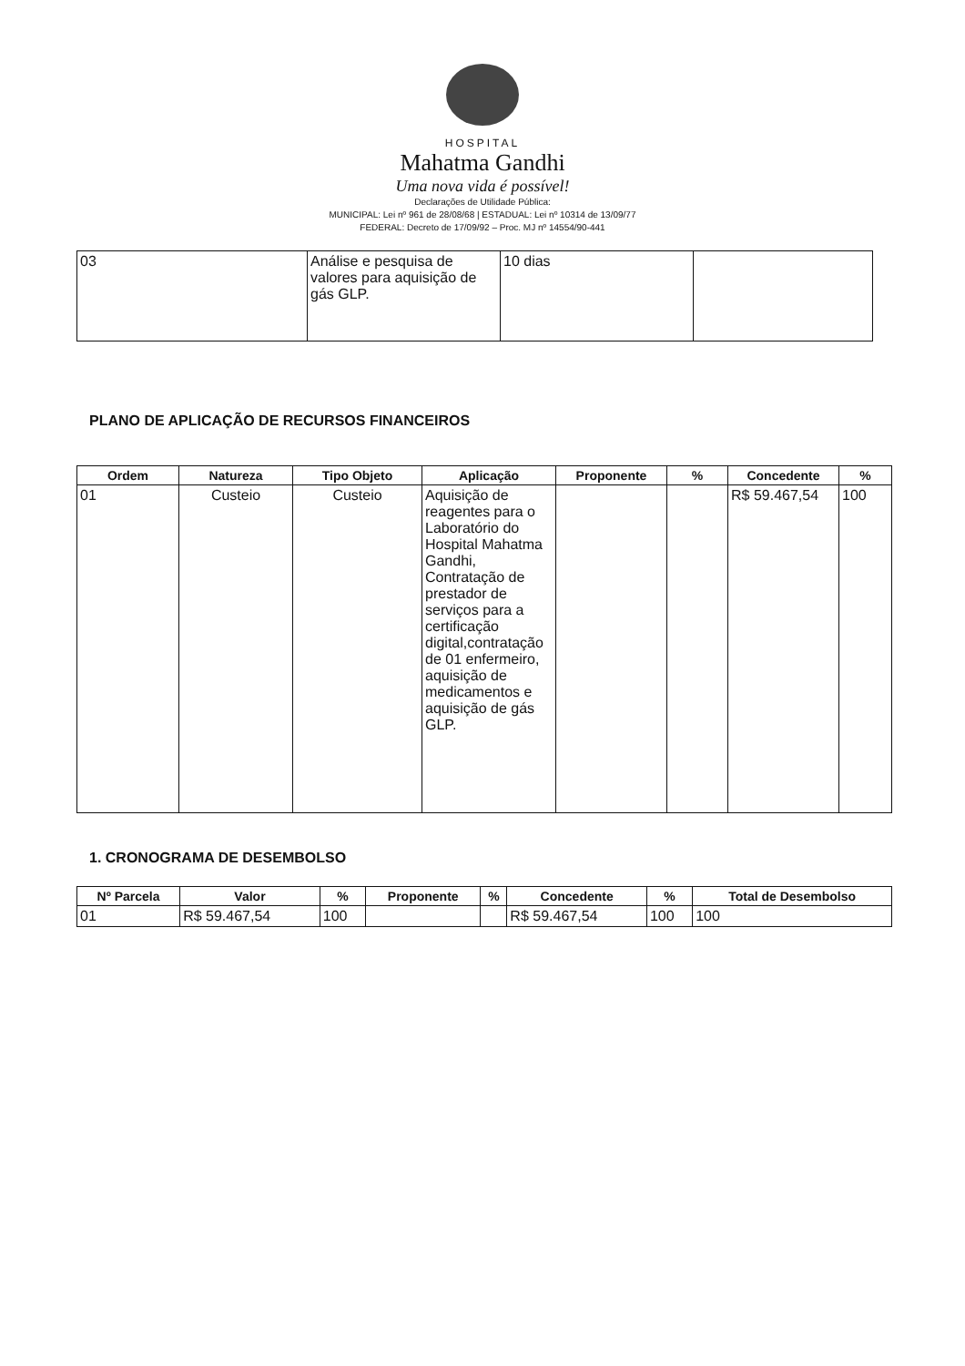HOSPITAL
Mahatma Gandhi
Uma nova vida é possível!
Declarações de Utilidade Pública:
MUNICIPAL: Lei nº 961 de 28/08/68 | ESTADUAL: Lei nº 10314 de 13/09/77
FEDERAL: Decreto de 17/09/92 – Proc. MJ nº 14554/90-441
| 03 | Análise e pesquisa de valores para aquisição de gás GLP. | 10 dias | |
PLANO DE APLICAÇÃO DE RECURSOS FINANCEIROS
| Ordem | Natureza | Tipo Objeto | Aplicação | Proponente | % | Concedente | % |
| --- | --- | --- | --- | --- | --- | --- | --- |
| 01 | Custeio | Custeio | Aquisição de reagentes para o Laboratório do Hospital Mahatma Gandhi, Contratação de prestador de serviços para a certificação digital,contratação de 01 enfermeiro, aquisição de medicamentos e aquisição de gás GLP. | | | R$ 59.467,54 | 100 |
1. CRONOGRAMA DE DESEMBOLSO
| Nº Parcela | Valor | % | Proponente | % | Concedente | % | Total de Desembolso |
| --- | --- | --- | --- | --- | --- | --- | --- |
| 01 | R$ 59.467,54 | 100 | | | R$ 59.467,54 | 100 | 100 |